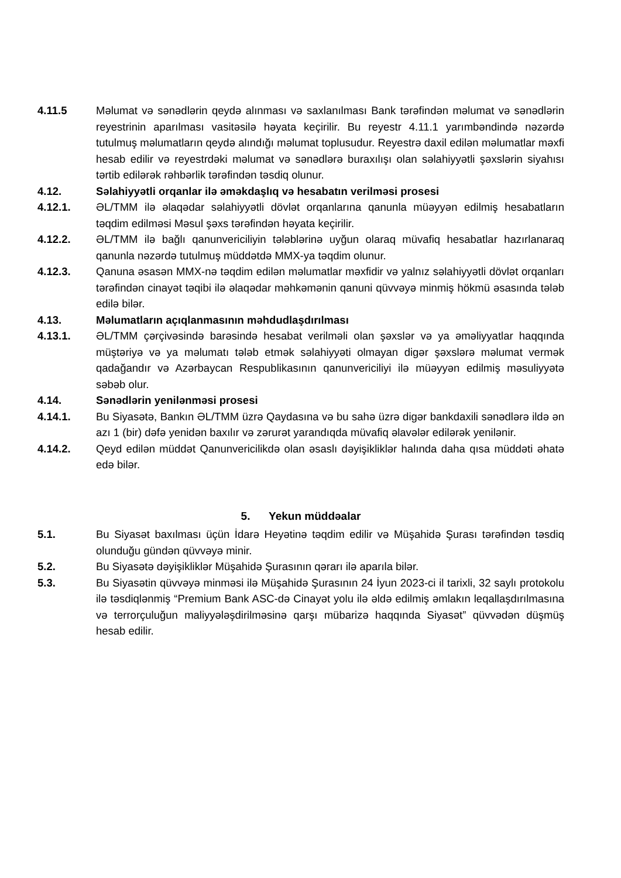4.11.5 Məlumat və sənədlərin qeydə alınması və saxlanılması Bank tərəfindən məlumat və sənədlərin reyestrinin aparılması vasitəsilə həyata keçirilir. Bu reyestr 4.11.1 yarımbəndində nəzərdə tutulmuş məlumatların qeydə alındığı məlumat toplusudur. Reyestrə daxil edilən məlumatlar məxfi hesab edilir və reyestrdəki məlumat və sənədlərə buraxılışı olan səlahiyyətli şəxslərin siyahısı tərtib edilərək rəhbərlik tərəfindən təsdiq olunur.
4.12. Səlahiyyətli orqanlar ilə əməkdaşlıq və hesabatın verilməsi prosesi
4.12.1. ƏL/TMM ilə əlaqədar səlahiyyətli dövlət orqanlarına qanunla müəyyən edilmiş hesabatların təqdim edilməsi Məsul şəxs tərəfindən həyata keçirilir.
4.12.2. ƏL/TMM ilə bağlı qanunvericiliyin tələblərinə uyğun olaraq müvafiq hesabatlar hazırlanaraq qanunla nəzərdə tutulmuş müddətdə MMX-ya təqdim olunur.
4.12.3. Qanuna əsasən MMX-nə təqdim edilən məlumatlar məxfidir və yalnız səlahiyyətli dövlət orqanları tərəfindən cinayət təqibi ilə əlaqədar məhkəmənin qanuni qüvvəyə minmiş hökmü əsasında tələb edilə bilər.
4.13. Məlumatların açıqlanmasının məhdudlaşdırılması
4.13.1. ƏL/TMM çərçivəsində barəsində hesabat verilməli olan şəxslər və ya əməliyyatlar haqqında müştəriyə və ya məlumatı tələb etmək səlahiyyəti olmayan digər şəxslərə məlumat vermək qadağandır və Azərbaycan Respublikasının qanunvericiliyi ilə müəyyən edilmiş məsuliyyətə səbəb olur.
4.14. Sənədlərin yenilənməsi prosesi
4.14.1. Bu Siyasətə, Bankın ƏL/TMM üzrə Qaydasına və bu sahə üzrə digər bankdaxili sənədlərə ildə ən azı 1 (bir) dəfə yenidən baxılır və zərurət yarandıqda müvafiq əlavələr edilərək yenilənir.
4.14.2. Qeyd edilən müddət Qanunvericilikdə olan əsaslı dəyişikliklər halında daha qısa müddəti əhatə edə bilər.
5. Yekun müddəalar
5.1. Bu Siyasət baxılması üçün İdarə Heyətinə təqdim edilir və Müşahidə Şurası tərəfindən təsdiq olunduğu gündən qüvvəyə minir.
5.2. Bu Siyasətə dəyişikliklər Müşahidə Şurasının qərarı ilə aparıla bilər.
5.3. Bu Siyasətin qüvvəyə minməsi ilə Müşahidə Şurasının 24 İyun 2023-ci il tarixli, 32 saylı protokolu ilə təsdiqlənmiş “Premium Bank ASC-də Cinayət yolu ilə əldə edilmiş əmlakın leqallaşdırılmasına və terrorçuluğun maliyyələşdirilməsinə qarşı mübarizə haqqında Siyasət” qüvvədən düşmüş hesab edilir.